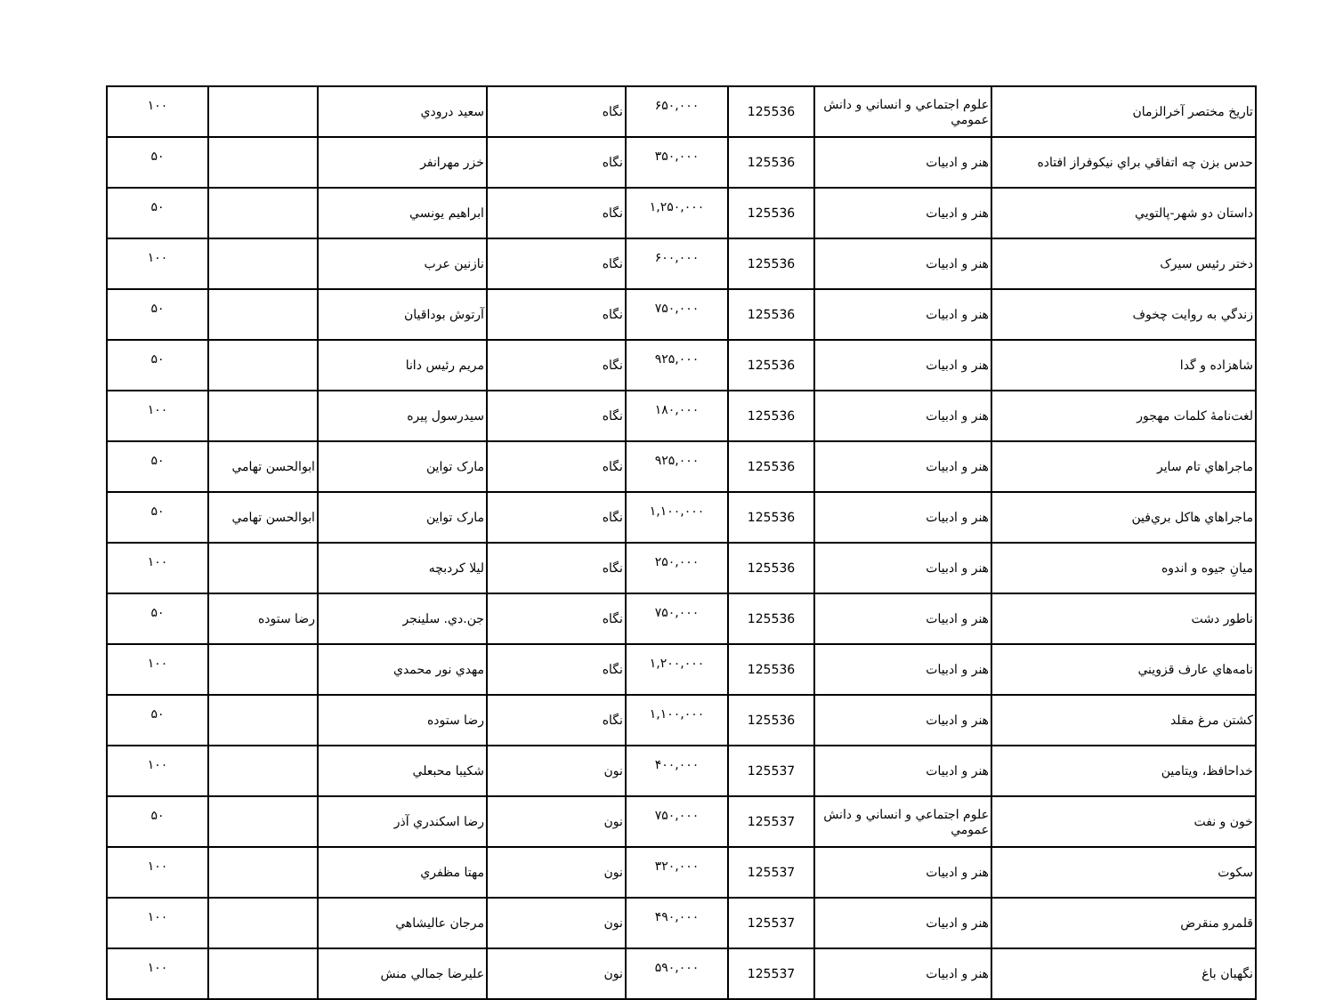| تاريخ مختصر آخرالزمان | علوم اجتماعي و انساني و دانش عمومي | 125536 | ۶۵۰,۰۰۰ | نگاه | سعيد درودي | | ۱۰۰ |
| حدس بزن چه اتفاقي براي نيكوفراز افتاده | هنر و ادبيات | 125536 | ۳۵۰,۰۰۰ | نگاه | خزر مهرانفر | | ۵۰ |
| داستان دو شهر-پالتويي | هنر و ادبيات | 125536 | ۱,۲۵۰,۰۰۰ | نگاه | ابراهيم يونسي | | ۵۰ |
| دختر رئيس سيرک | هنر و ادبيات | 125536 | ۶۰۰,۰۰۰ | نگاه | نازنين عرب | | ۱۰۰ |
| زندگي به روايت چخوف | هنر و ادبيات | 125536 | ۷۵۰,۰۰۰ | نگاه | آرتوش بوداقيان | | ۵۰ |
| شاهزاده و گدا | هنر و ادبيات | 125536 | ۹۲۵,۰۰۰ | نگاه | مريم رئيس دانا | | ۵۰ |
| لغت‌نامۀ كلمات مهجور | هنر و ادبيات | 125536 | ۱۸۰,۰۰۰ | نگاه | سيدرسول پيره | | ۱۰۰ |
| ماجراهاي تام ساير | هنر و ادبيات | 125536 | ۹۲۵,۰۰۰ | نگاه | مارک تواين | ابوالحسن تهامي | ۵۰ |
| ماجراهاي هاكل بري‌فين | هنر و ادبيات | 125536 | ۱,۱۰۰,۰۰۰ | نگاه | مارک تواين | ابوالحسن تهامي | ۵۰ |
| ميانِ جيوه و اندوه | هنر و ادبيات | 125536 | ۲۵۰,۰۰۰ | نگاه | ليلا كردبچه | | ۱۰۰ |
| ناطور دشت | هنر و ادبيات | 125536 | ۷۵۰,۰۰۰ | نگاه | جن.دي. سلينجر | رضا ستوده | ۵۰ |
| نامه‌هاي عارف قزويني | هنر و ادبيات | 125536 | ۱,۲۰۰,۰۰۰ | نگاه | مهدي نور محمدي | | ۱۰۰ |
| كشتن مرغ مقلد | هنر و ادبيات | 125536 | ۱,۱۰۰,۰۰۰ | نگاه | رضا ستوده | | ۵۰ |
| خداحافظ، ويتامين | هنر و ادبيات | 125537 | ۴۰۰,۰۰۰ | نون | شكيبا محبعلي | | ۱۰۰ |
| خون و نفت | علوم اجتماعي و انساني و دانش عمومي | 125537 | ۷۵۰,۰۰۰ | نون | رضا اسكندري آذر | | ۵۰ |
| سكوت | هنر و ادبيات | 125537 | ۳۲۰,۰۰۰ | نون | مهتا مظفري | | ۱۰۰ |
| قلمرو منقرض | هنر و ادبيات | 125537 | ۴۹۰,۰۰۰ | نون | مرجان عاليشاهي | | ۱۰۰ |
| نگهبان باغ | هنر و ادبيات | 125537 | ۵۹۰,۰۰۰ | نون | عليرضا جمالي منش | | ۱۰۰ |